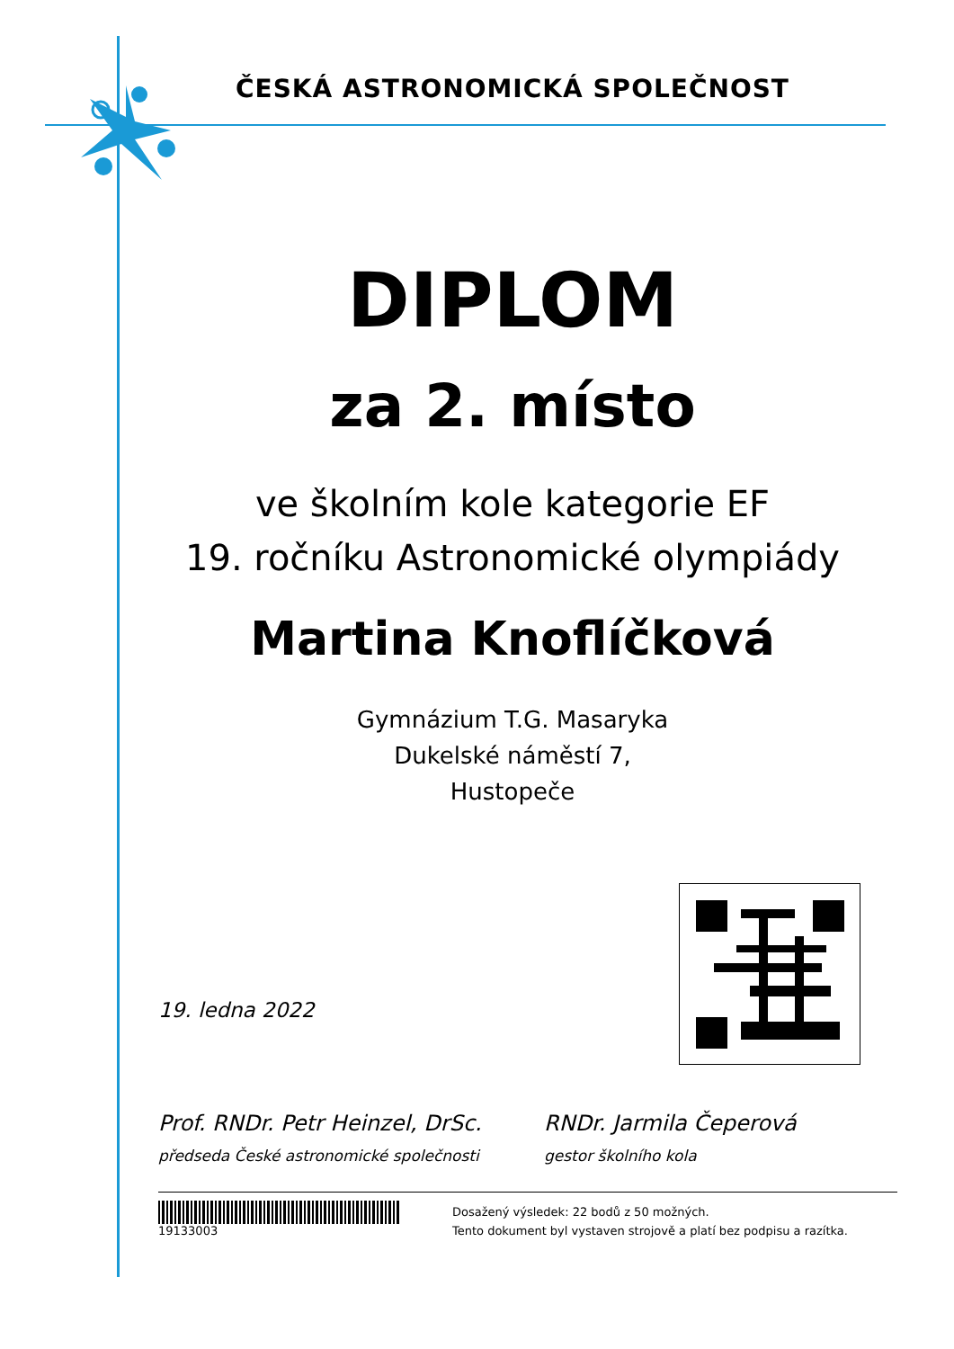ČESKÁ ASTRONOMICKÁ SPOLEČNOST
DIPLOM
za 2. místo
ve školním kole kategorie EF
19. ročníku Astronomické olympiády
Martina Knoflíčková
Gymnázium T.G. Masaryka
Dukelské náměstí 7,
Hustopeče
19. ledna 2022
Prof. RNDr. Petr Heinzel, DrSc.
předseda České astronomické společnosti
RNDr. Jarmila Čeperová
gestor školního kola
19133003
Dosažený výsledek: 22 bodů z 50 možných.
Tento dokument byl vystaven strojově a platí bez podpisu a razítka.